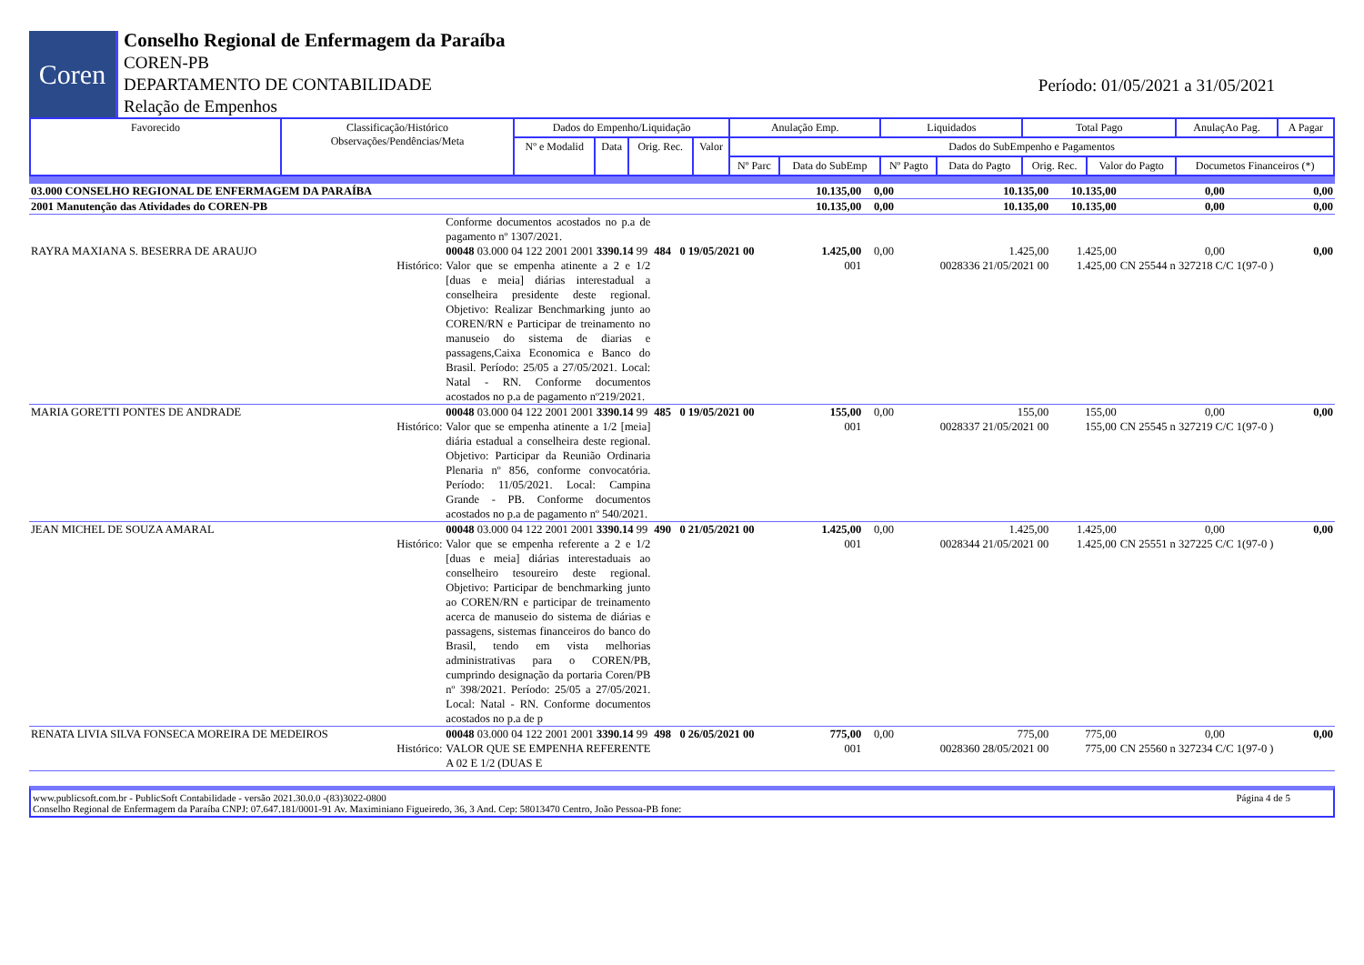Coren
Conselho Regional de Enfermagem da Paraíba
COREN-PB
DEPARTAMENTO DE CONTABILIDADE
Relação de Empenhos
Período: 01/05/2021 a 31/05/2021
| Favorecido | Classificação/Histórico Observações/Pendências/Meta | Dados do Empenho/Liquidação | | | | Anulação Emp. | | Liquidados | | Total Pago | | AnulaçAo Pag. | A Pagar |
| --- | --- | --- | --- | --- | --- | --- | --- | --- | --- | --- | --- | --- | --- |
| | | Nº e Modalid | Data | Orig. Rec. | Valor | Dados do SubEmpenho e Pagamentos | | | | | | | |
| | | | | | | Nº Parc | Data do SubEmp | Nº Pagto | Data do Pagto | Orig. Rec. | Valor do Pagto | Documetos Financeiros (*) | |
| 03.000 CONSELHO REGIONAL DE ENFERMAGEM DA PARAÍBA | | | 10.135,00 | 0,00 | 10.135,00 | 10.135,00 | 0,00 | 0,00 |
| 2001 Manutenção das Atividades do COREN-PB | | | 10.135,00 | 0,00 | 10.135,00 | 10.135,00 | 0,00 | 0,00 |
| | Conforme documentos acostados no p.a de pagamento nº 1307/2021. | | | | | | | |
| RAYRA MAXIANA S. BESERRA DE ARAUJO | 00048 03.000 04 122 2001 2001 3390.14 99 | 484 0 19/05/2021 00 | 1.425,00 | 0,00 | 1.425,00 | 1.425,00 | 0,00 | 0,00 |
| Histórico: | Valor que se empenha atinente a 2 e 1/2 [duas e meia] diárias interestadual a conselheira presidente deste regional. Objetivo: Realizar Benchmarking junto ao COREN/RN e Participar de treinamento no manuseio do sistema de diarias e passagens,Caixa Economica e Banco do Brasil. Período: 25/05 a 27/05/2021. Local: Natal - RN. Conforme documentos acostados no p.a de pagamento nº219/2021. | | 001 | | 0028336 21/05/2021 00 | 1.425,00 | CN 25544 n 327218 C/C 1(97-0 ) | |
| MARIA GORETTI PONTES DE ANDRADE | 00048 03.000 04 122 2001 2001 3390.14 99 | 485 0 19/05/2021 00 | 155,00 | 0,00 | 155,00 | 155,00 | 0,00 | 0,00 |
| Histórico: | Valor que se empenha atinente a 1/2 [meia] diária estadual a conselheira deste regional. Objetivo: Participar da Reunião Ordinaria Plenaria nº 856, conforme convocatória. Período: 11/05/2021. Local: Campina Grande - PB. Conforme documentos acostados no p.a de pagamento nº 540/2021. | | 001 | | 0028337 21/05/2021 00 | 155,00 | CN 25545 n 327219 C/C 1(97-0 ) | |
| JEAN MICHEL DE SOUZA AMARAL | 00048 03.000 04 122 2001 2001 3390.14 99 | 490 0 21/05/2021 00 | 1.425,00 | 0,00 | 1.425,00 | 1.425,00 | 0,00 | 0,00 |
| Histórico: | Valor que se empenha referente a 2 e 1/2 [duas e meia] diárias interestaduais ao conselheiro tesoureiro deste regional. Objetivo: Participar de benchmarking junto ao COREN/RN e participar de treinamento acerca de manuseio do sistema de diárias e passagens, sistemas financeiros do banco do Brasil, tendo em vista melhorias administrativas para o COREN/PB, cumprindo designação da portaria Coren/PB nº 398/2021. Período: 25/05 a 27/05/2021. Local: Natal - RN. Conforme documentos acostados no p.a de p | | 001 | | 0028344 21/05/2021 00 | 1.425,00 | CN 25551 n 327225 C/C 1(97-0 ) | |
| RENATA LIVIA SILVA FONSECA MOREIRA DE MEDEIROS | 00048 03.000 04 122 2001 2001 3390.14 99 | 498 0 26/05/2021 00 | 775,00 | 0,00 | 775,00 | 775,00 | 0,00 | 0,00 |
| Histórico: | VALOR QUE SE EMPENHA REFERENTE A 02 E 1/2 (DUAS E | | 001 | | 0028360 28/05/2021 00 | 775,00 | CN 25560 n 327234 C/C 1(97-0 ) | |
www.publicsoft.com.br - PublicSoft Contabilidade - versão 2021.30.0.0 -(83)3022-0800 Página 4 de 5
Conselho Regional de Enfermagem da Paraíba CNPJ: 07.647.181/0001-91 Av. Maximiniano Figueiredo, 36, 3 And. Cep: 58013470 Centro, João Pessoa-PB fone: